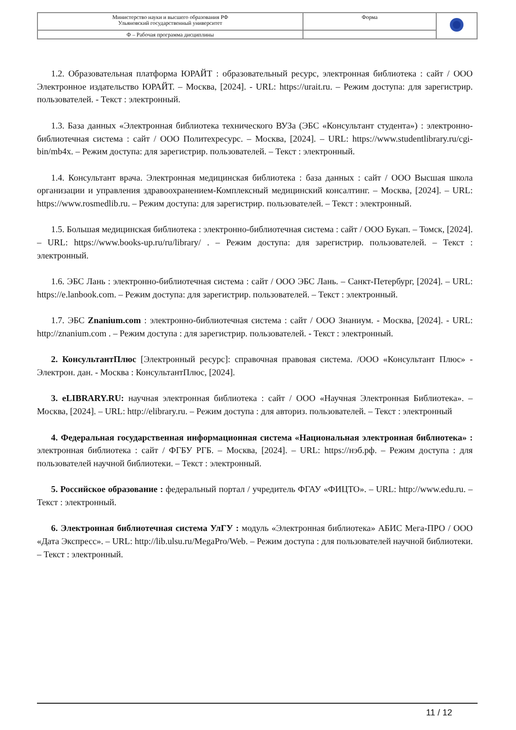| Министерство науки и высшего образования РФ Ульяновский государственный университет | Форма | |
| Ф – Рабочая программа дисциплины | | |
1.2. Образовательная платформа ЮРАЙТ : образовательный ресурс, электронная библиотека : сайт / ООО Электронное издательство ЮРАЙТ. – Москва, [2024]. - URL: https://urait.ru. – Режим доступа: для зарегистрир. пользователей. - Текст : электронный.
1.3. База данных «Электронная библиотека технического ВУЗа (ЭБС «Консультант студента») : электронно-библиотечная система : сайт / ООО Политехресурс. – Москва, [2024]. – URL: https://www.studentlibrary.ru/cgi-bin/mb4x. – Режим доступа: для зарегистрир. пользователей. – Текст : электронный.
1.4. Консультант врача. Электронная медицинская библиотека : база данных : сайт / ООО Высшая школа организации и управления здравоохранением-Комплексный медицинский консалтинг. – Москва, [2024]. – URL: https://www.rosmedlib.ru. – Режим доступа: для зарегистрир. пользователей. – Текст : электронный.
1.5. Большая медицинская библиотека : электронно-библиотечная система : сайт / ООО Букап. – Томск, [2024]. – URL: https://www.books-up.ru/ru/library/ . – Режим доступа: для зарегистрир. пользователей. – Текст : электронный.
1.6. ЭБС Лань : электронно-библиотечная система : сайт / ООО ЭБС Лань. – Санкт-Петербург, [2024]. – URL: https://e.lanbook.com. – Режим доступа: для зарегистрир. пользователей. – Текст : электронный.
1.7. ЭБС Znanium.com : электронно-библиотечная система : сайт / ООО Знаниум. - Москва, [2024]. - URL: http://znanium.com . – Режим доступа : для зарегистрир. пользователей. - Текст : электронный.
2. КонсультантПлюс [Электронный ресурс]: справочная правовая система. /ООО «Консультант Плюс» - Электрон. дан. - Москва : КонсультантПлюс, [2024].
3. eLIBRARY.RU: научная электронная библиотека : сайт / ООО «Научная Электронная Библиотека». – Москва, [2024]. – URL: http://elibrary.ru. – Режим доступа : для авториз. пользователей. – Текст : электронный
4. Федеральная государственная информационная система «Национальная электронная библиотека» : электронная библиотека : сайт / ФГБУ РГБ. – Москва, [2024]. – URL: https://нэб.рф. – Режим доступа : для пользователей научной библиотеки. – Текст : электронный.
5. Российское образование : федеральный портал / учредитель ФГАУ «ФИЦТО». – URL: http://www.edu.ru. – Текст : электронный.
6. Электронная библиотечная система УлГУ : модуль «Электронная библиотека» АБИС Мега-ПРО / ООО «Дата Экспресс». – URL: http://lib.ulsu.ru/MegaPro/Web. – Режим доступа : для пользователей научной библиотеки. – Текст : электронный.
11 / 12